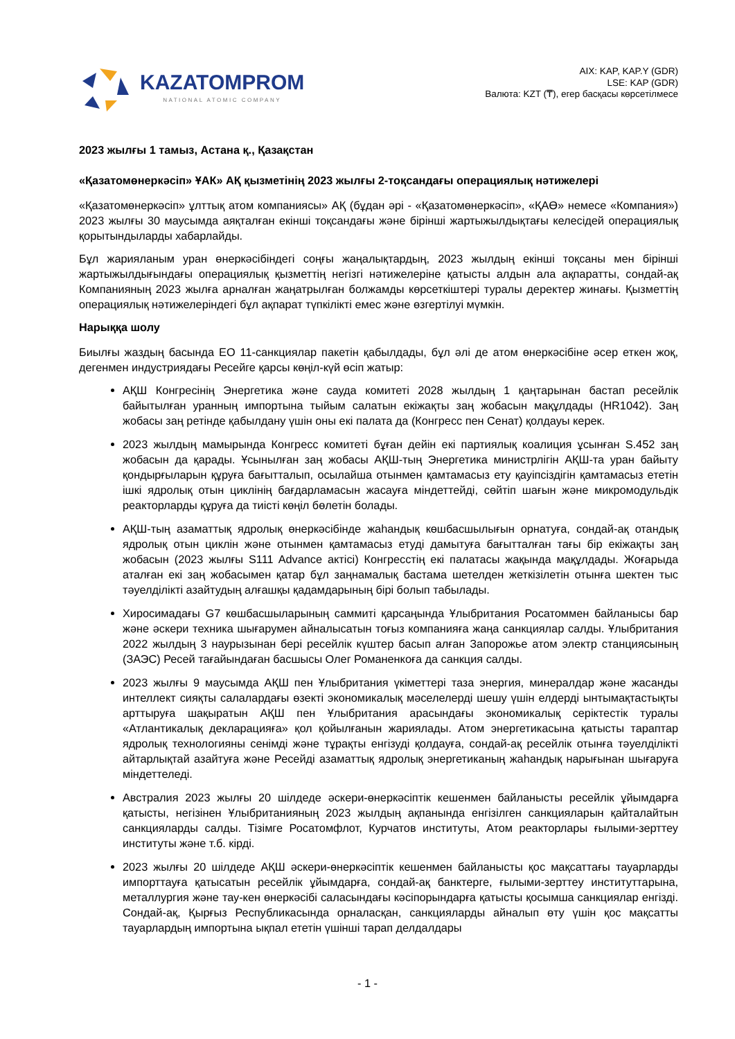KAZATOMPROM
NATIONAL ATOMIC COMPANY
AIX: KAP, KAP.Y (GDR)
LSE: KAP (GDR)
Валюта: KZT (₸), егер басқасы көрсетілмесе
2023 жылғы 1 тамыз, Астана қ., Қазақстан
«Қазатомөнеркәсіп» ҰАК» АҚ қызметінің 2023 жылғы 2-тоқсандағы операциялық нәтижелері
«Қазатомөнеркәсіп» ұлттық атом компаниясы» АҚ (бұдан әрі - «Қазатомөнеркәсіп», «ҚАӨ» немесе «Компания») 2023 жылғы 30 маусымда аяқталған екінші тоқсандағы және бірінші жартыжылдықтағы келесідей операциялық қорытындыларды хабарлайды.
Бұл жарияланым уран өнеркәсібіндегі соңғы жаңалықтардың, 2023 жылдың екінші тоқсаны мен бірінші жартыжылдығындағы операциялық қызметтің негізгі нәтижелеріне қатысты алдын ала ақпаратты, сондай-ақ Компанияның 2023 жылға арналған жаңатрылған болжамды көрсеткіштері туралы деректер жинағы. Қызметтің операциялық нәтижелеріндегі бұл ақпарат түпкілікті емес және өзгертілуі мүмкін.
Нарыққа шолу
Биылғы жаздың басында ЕО 11-санкциялар пакетін қабылдады, бұл әлі де атом өнеркәсібіне әсер еткен жоқ, дегенмен индустриядағы Ресейге қарсы көңіл-күй өсіп жатыр:
АҚШ Конгресінің Энергетика және сауда комитеті 2028 жылдың 1 қаңтарынан бастап ресейлік байытылған уранның импортына тыйым салатын екіжақты заң жобасын мақұлдады (HR1042). Заң жобасы заң ретінде қабылдану үшін оны екі палата да (Конгресс пен Сенат) қолдауы керек.
2023 жылдың мамырында Конгресс комитеті бұған дейін екі партиялық коалиция ұсынған S.452 заң жобасын да қарады. Ұсынылған заң жобасы АҚШ-тың Энергетика министрлігін АҚШ-та уран байыту қондырғыларын құруға бағытталып, осылайша отынмен қамтамасыз ету қауіпсіздігін қамтамасыз ететін ішкі ядролық отын циклінің бағдарламасын жасауға міндеттейді, сөйтіп шағын және микромодульдік реакторларды құруға да тиісті көңіл бөлетін болады.
АҚШ-тың азаматтық ядролық өнеркәсібінде жаһандық көшбасшылығын орнатуға, сондай-ақ отандық ядролық отын циклін және отынмен қамтамасыз етуді дамытуға бағытталған тағы бір екіжақты заң жобасын (2023 жылғы S111 Advance актісі) Конгресстің екі палатасы жақында мақұлдады. Жоғарыда аталған екі заң жобасымен қатар бұл заңнамалық бастама шетелден жеткізілетін отынға шектен тыс тәуелділікті азайтудың алғашқы қадамдарының бірі болып табылады.
Хиросимадағы G7 көшбасшыларының саммиті қарсаңында Ұлыбритания Росатоммен байланысы бар және әскери техника шығарумен айналысатын тоғыз компанияға жаңа санкциялар салды. Ұлыбритания 2022 жылдың 3 наурызынан бері ресейлік күштер басып алған Запорожье атом электр станциясының (ЗАЭС) Ресей тағайындаған басшысы Олег Романенкоға да санкция салды.
2023 жылғы 9 маусымда АҚШ пен Ұлыбритания үкіметтері таза энергия, минералдар және жасанды интеллект сияқты салалардағы өзекті экономикалық мәселелерді шешу үшін елдерді ынтымақтастықты арттыруға шақыратын АҚШ пен Ұлыбритания арасындағы экономикалық серіктестік туралы «Атлантикалық декларацияға» қол қойылғанын жариялады. Атом энергетикасына қатысты тараптар ядролық технологияны сенімді және тұрақты енгізуді қолдауға, сондай-ақ ресейлік отынға тәуелділікті айтарлықтай азайтуға және Ресейді азаматтық ядролық энергетиканың жаһандық нарығынан шығаруға міндеттеледі.
Австралия 2023 жылғы 20 шілдеде әскери-өнеркәсіптік кешенмен байланысты ресейлік ұйымдарға қатысты, негізінен Ұлыбританияның 2023 жылдың ақпанында енгізілген санкцияларын қайталайтын санкцияларды салды. Тізімге Росатомфлот, Курчатов институты, Атом реакторлары ғылыми-зерттеу институты және т.б. кірді.
2023 жылғы 20 шілдеде АҚШ әскери-өнеркәсіптік кешенмен байланысты қос мақсаттағы тауарларды импорттауға қатысатын ресейлік ұйымдарға, сондай-ақ банктерге, ғылыми-зерттеу институттарына, металлургия және тау-кен өнеркәсібі саласындағы кәсіпорындарға қатысты қосымша санкциялар енгізді. Сондай-ақ, Қырғыз Республикасында орналасқан, санкцияларды айналып өту үшін қос мақсатты тауарлардың импортына ықпал ететін үшінші тарап делдалдары
- 1 -